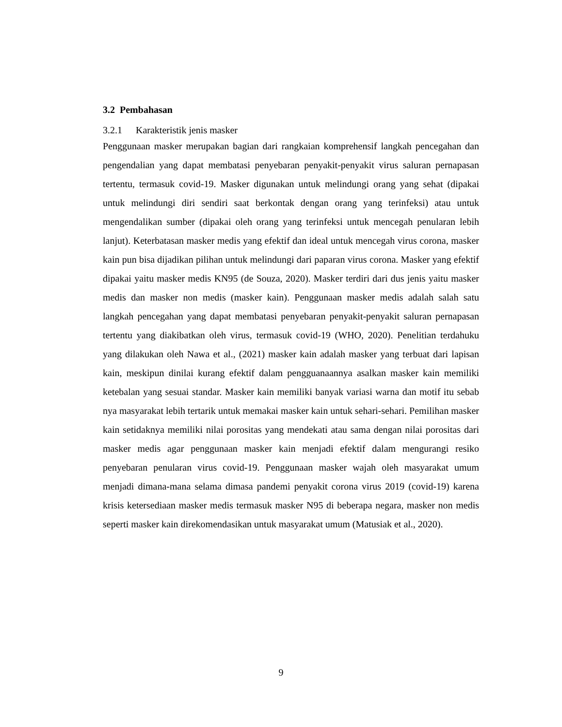3.2 Pembahasan
3.2.1 Karakteristik jenis masker
Penggunaan masker merupakan bagian dari rangkaian komprehensif langkah pencegahan dan pengendalian yang dapat membatasi penyebaran penyakit-penyakit virus saluran pernapasan tertentu, termasuk covid-19. Masker digunakan untuk melindungi orang yang sehat (dipakai untuk melindungi diri sendiri saat berkontak dengan orang yang terinfeksi) atau untuk mengendalikan sumber (dipakai oleh orang yang terinfeksi untuk mencegah penularan lebih lanjut). Keterbatasan masker medis yang efektif dan ideal untuk mencegah virus corona, masker kain pun bisa dijadikan pilihan untuk melindungi dari paparan virus corona. Masker yang efektif dipakai yaitu masker medis KN95 (de Souza, 2020). Masker terdiri dari dus jenis yaitu masker medis dan masker non medis (masker kain). Penggunaan masker medis adalah salah satu langkah pencegahan yang dapat membatasi penyebaran penyakit-penyakit saluran pernapasan tertentu yang diakibatkan oleh virus, termasuk covid-19 (WHO, 2020). Penelitian terdahuku yang dilakukan oleh Nawa et al., (2021) masker kain adalah masker yang terbuat dari lapisan kain, meskipun dinilai kurang efektif dalam pengguanaannya asalkan masker kain memiliki ketebalan yang sesuai standar. Masker kain memiliki banyak variasi warna dan motif itu sebab nya masyarakat lebih tertarik untuk memakai masker kain untuk sehari-sehari. Pemilihan masker kain setidaknya memiliki nilai porositas yang mendekati atau sama dengan nilai porositas dari masker medis agar penggunaan masker kain menjadi efektif dalam mengurangi resiko penyebaran penularan virus covid-19. Penggunaan masker wajah oleh masyarakat umum menjadi dimana-mana selama dimasa pandemi penyakit corona virus 2019 (covid-19) karena krisis ketersediaan masker medis termasuk masker N95 di beberapa negara, masker non medis seperti masker kain direkomendasikan untuk masyarakat umum (Matusiak et al., 2020).
9